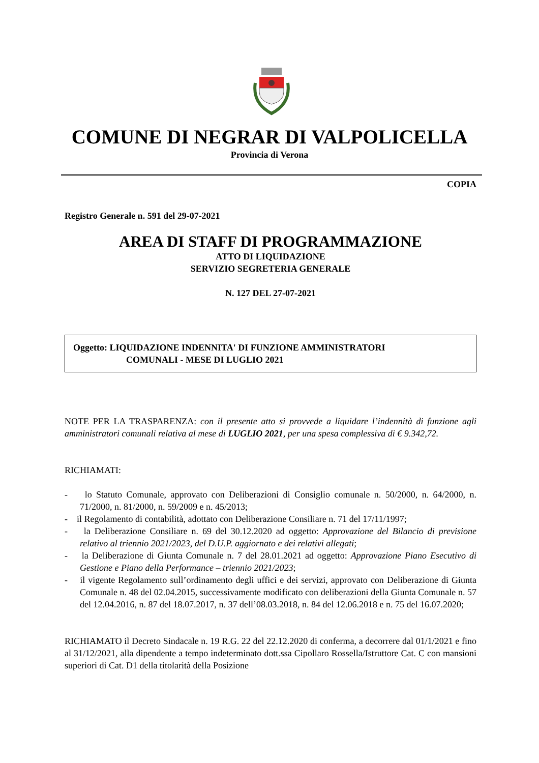COMUNE DI NEGRAR DI VALPOLICELLA
Provincia di Verona
COPIA
Registro Generale n. 591 del 29-07-2021
AREA DI STAFF DI PROGRAMMAZIONE
ATTO DI LIQUIDAZIONE
SERVIZIO SEGRETERIA GENERALE
N. 127 DEL 27-07-2021
Oggetto: LIQUIDAZIONE INDENNITA' DI FUNZIONE AMMINISTRATORI
COMUNALI - MESE DI LUGLIO 2021
NOTE PER LA TRASPARENZA: con il presente atto si provvede a liquidare l’indennità di funzione agli amministratori comunali relativa al mese di LUGLIO 2021, per una spesa complessiva di € 9.342,72.
RICHIAMATI:
- lo Statuto Comunale, approvato con Deliberazioni di Consiglio comunale n. 50/2000, n. 64/2000, n. 71/2000, n. 81/2000, n. 59/2009 e n. 45/2013;
- il Regolamento di contabilità, adottato con Deliberazione Consiliare n. 71 del 17/11/1997;
- la Deliberazione Consiliare n. 69 del 30.12.2020 ad oggetto: Approvazione del Bilancio di previsione relativo al triennio 2021/2023, del D.U.P. aggiornato e dei relativi allegati;
- la Deliberazione di Giunta Comunale n. 7 del 28.01.2021 ad oggetto: Approvazione Piano Esecutivo di Gestione e Piano della Performance – triennio 2021/2023;
- il vigente Regolamento sull’ordinamento degli uffici e dei servizi, approvato con Deliberazione di Giunta Comunale n. 48 del 02.04.2015, successivamente modificato con deliberazioni della Giunta Comunale n. 57 del 12.04.2016, n. 87 del 18.07.2017, n. 37 dell’08.03.2018, n. 84 del 12.06.2018 e n. 75 del 16.07.2020;
RICHIAMATO il Decreto Sindacale n. 19 R.G. 22 del 22.12.2020 di conferma, a decorrere dal 01/1/2021 e fino al 31/12/2021, alla dipendente a tempo indeterminato dott.ssa Cipollaro Rossella/Istruttore Cat. C con mansioni superiori di Cat. D1 della titolarità della Posizione